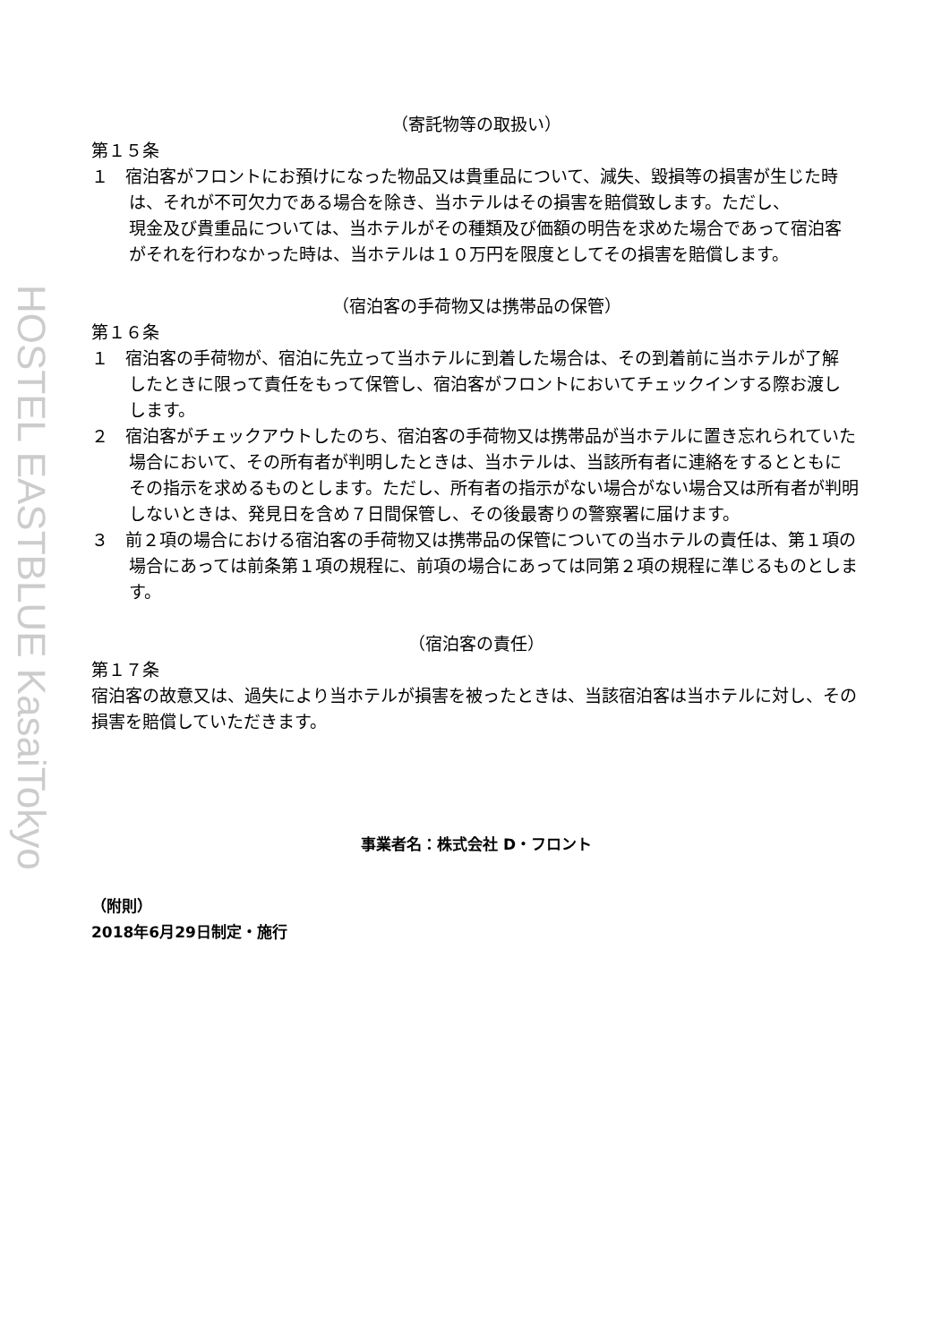HOSTEL EASTBLUE KasaiTokyo
（寄託物等の取扱い）
第１５条
１　宿泊客がフロントにお預けになった物品又は貴重品について、減失、毀損等の損害が生じた時
は、それが不可欠力である場合を除き、当ホテルはその損害を賠償致します。ただし、
現金及び貴重品については、当ホテルがその種類及び価額の明告を求めた場合であって宿泊客
がそれを行わなかった時は、当ホテルは１０万円を限度としてその損害を賠償します。
（宿泊客の手荷物又は携帯品の保管）
第１６条
１　宿泊客の手荷物が、宿泊に先立って当ホテルに到着した場合は、その到着前に当ホテルが了解
したときに限って責任をもって保管し、宿泊客がフロントにおいてチェックインする際お渡し
します。
２　宿泊客がチェックアウトしたのち、宿泊客の手荷物又は携帯品が当ホテルに置き忘れられていた
場合において、その所有者が判明したときは、当ホテルは、当該所有者に連絡をするとともに
その指示を求めるものとします。ただし、所有者の指示がない場合がない場合又は所有者が判明
しないときは、発見日を含め７日間保管し、その後最寄りの警察署に届けます。
３　前２項の場合における宿泊客の手荷物又は携帯品の保管についての当ホテルの責任は、第１項の
場合にあっては前条第１項の規程に、前項の場合にあっては同第２項の規程に準じるものとします。
（宿泊客の責任）
第１７条
宿泊客の故意又は、過失により当ホテルが損害を被ったときは、当該宿泊客は当ホテルに対し、その損害を賠償していただきます。
事業者名：株式会社 D・フロント
（附則）
2018年6月29日制定・施行